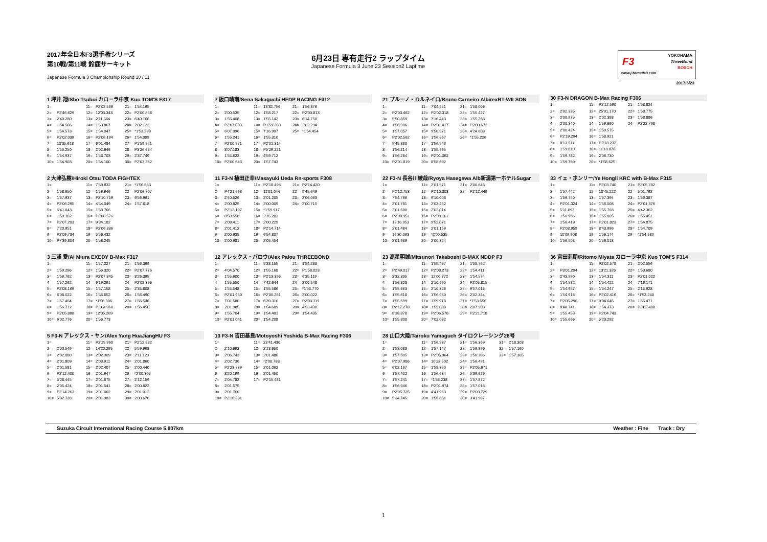2017年全日本F3選手権シリーズ
第10戦/第11戦 鈴鹿サーキット
Japanese Formula 3 Championship Round 10 / 11
6月23日 専有走行2 ラップタイム
Japanese Formula 3 June 23 Session2 Laptime
F3
www.j-formula3.com
YOKOHAMA
ThreeBond
BOSCH
2017/6/23
| 1 坪井 翔/Sho Tsuboi カローラ中京 Kuo TOM'S F317 | | | | | |
| --- | --- | --- | --- | --- | --- |
| 1= | | 11= | P2'02.569 | 21= | 1'54.165 |
| 2= | P2'46.629 | 12= | 12'03.343 | 22= | P2'00.858 |
| 3= | 2'40.280 | 13= | 2'11.564 | 23= | 6'40.166 |
| 4= | 1'54.566 | 14= | 1'53.867 | 24= | 2'02.122 |
| 5= | 1'54.573 | 15= | 1'54.047 | 25= | *1'53.298 |
| 6= | P2'02.039 | 16= | P2'06.194 | 26= | 1'54.099 |
| 7= | 10'35.618 | 17= | 6'01.484 | 27= | P1'59.521 |
| 8= | 1'55.250 | 18= | 2'02.646 | 28= | P3'26.654 |
| 9= | 1'54.937 | 19= | 1'53.703 | 29= | 2'37.749 |
| 10= | 1'54.903 | 20= | 1'54.100 | 30= | P2'03.362 |
| 7 阪口晴南/Sena Sakaguchi HFDP RACING F312 | | | | | |
| --- | --- | --- | --- | --- | --- |
| 1= | | 11= | 13'32.756 | 21= | 1'56.376 |
| 2= | 2'00.535 | 12= | 1'58.217 | 22= | P2'00.813 |
| 3= | 1'55.408 | 13= | 1'55.142 | 23= | 6'14.750 |
| 4= | P2'07.883 | 14= | P1'59.280 | 24= | 2'02.294 |
| 5= | 6'07.096 | 15= | 7'16.997 | 25= | *1'54.454 |
| 6= | 1'55.241 | 16= | 1'55.310 | | |
| 7= | P2'00.571 | 17= | P2'01.314 | | |
| 8= | 8'07.183 | 18= | P5'29.221 | | |
| 9= | 1'55.622 | 19= | 4'59.712 | | |
| 10= | P2'00.643 | 20= | 1'57.743 | | |
| 21 ブルーノ・カルネイロ/Bruno Carneiro AlbirexRT-WILSON | | | | | |
| --- | --- | --- | --- | --- | --- |
| 1= | | 11= | 7'04.551 | 21= | 1'58.006 |
| 2= | P2'03.462 | 12= | P2'02.318 | 22= | 1'55.427 |
| 3= | 5'50.859 | 13= | 7'16.443 | 23= | 1'55.268 |
| 4= | 1'56.996 | 14= | P2'01.417 | 24= | P2'00.672 |
| 5= | 1'57.057 | 15= | 9'50.971 | 25= | 4'24.608 |
| 6= | P2'02.562 | 16= | 1'56.867 | 26= | *1'55.226 |
| 7= | 5'45.380 | 17= | 1'56.543 | | |
| 8= | 1'56.214 | 18= | 1'55.965 | | |
| 9= | 1'56.284 | 19= | P2'01.062 | | |
| 10= | P2'01.819 | 20= | 8'58.692 | | |
| 30 F3-N DRAGON B-Max Racing F306 | | | | | |
| --- | --- | --- | --- | --- | --- |
| 1= | | 11= | P2'12.590 | 21= | 1'58.824 |
| 2= | 2'02.335 | 12= | 25'01.170 | 22= | 1'58.775 |
| 3= | 2'00.975 | 13= | 2'02.388 | 23= | 1'58.886 |
| 4= | 2'00.340 | 14= | 1'59.690 | 24= | P2'22.768 |
| 5= | 2'00.424 | 15= | 1'59.575 | | |
| 6= | P2'19.294 | 16= | 1'58.921 | | |
| 7= | 8'13.511 | 17= | P2'18.232 | | |
| 8= | 1'59.610 | 18= | 11'10.878 | | |
| 9= | 1'59.782 | 19= | 2'06.730 | | |
| 10= | 1'59.769 | 20= | *1'58.625 | | |
| 2 大津弘樹/Hiroki Otsu TODA FIGHTEX | | | | | |
| --- | --- | --- | --- | --- | --- |
| 1= | | 11= | 7'59.832 | 21= | *1'56.633 |
| 2= | 1'58.650 | 12= | 1'59.946 | 22= | P2'06.707 |
| 3= | 1'57.937 | 13= | P2'10.759 | 23= | 6'56.961 |
| 4= | P2'06.295 | 14= | 4'54.049 | 24= | 1'57.618 |
| 5= | 6'41.043 | 15= | 1'58.766 | | |
| 6= | 1'59.162 | 16= | P2'08.576 | | |
| 7= | P2'07.203 | 17= | 9'34.182 | | |
| 8= | 7'20.951 | 18= | P2'06.336 | | |
| 9= | P2'09.734 | 19= | 5'56.432 | | |
| 10= | P7'39.804 | 20= | 1'58.245 | | |
| 11 F3-N 植田正幸/Masayuki Ueda Rn-sports F308 | | | | | |
| --- | --- | --- | --- | --- | --- |
| 1= | | 11= | P2'18.498 | 21= | P2'14.420 |
| 2= | P4'21.663 | 12= | 11'01.044 | 22= | 9'45.649 |
| 3= | 2'40.526 | 13= | 2'01.205 | 23= | 2'06.063 |
| 4= | 2'00.825 | 14= | 2'00.009 | 24= | 2'00.715 |
| 5= | P2'12.197 | 15= | *1'59.917 | | |
| 6= | 8'58.558 | 16= | 2'16.201 | | |
| 7= | 2'08.411 | 17= | 2'00.229 | | |
| 8= | 2'01.412 | 18= | P2'14.714 | | |
| 9= | 2'00.935 | 19= | 6'54.807 | | |
| 10= | 2'00.981 | 20= | 2'05.454 | | |
| 22 F3-N 長谷川綾哉/Ryoya Hasegawa Alb新潟第一ホテルSugar | | | | | |
| --- | --- | --- | --- | --- | --- |
| 1= | | 11= | 2'01.571 | 21= | 2'00.646 |
| 2= | P2'12.753 | 12= | P2'10.303 | 22= | P2'12.449 |
| 3= | 7'54.766 | 13= | 9'10.003 | | |
| 4= | 2'01.781 | 14= | 2'03.452 | | |
| 5= | 2'01.680 | 15= | 2'02.014 | | |
| 6= | P2'08.951 | 16= | P2'08.161 | | |
| 7= | 13'16.953 | 17= | 9'52.071 | | |
| 8= | 2'01.484 | 18= | 2'01.159 | | |
| 9= | 16'30.093 | 19= | *2'00.535 | | |
| 10= | 2'01.989 | 20= | 2'00.824 | | |
| 33 イェ・ホンリー/Ye Hongli KRC with B-Max F315 | | | | | |
| --- | --- | --- | --- | --- | --- |
| 1= | | 11= | P2'03.740 | 21= | P2'05.792 |
| 2= | 1'57.442 | 12= | 10'45.222 | 22= | 5'01.792 |
| 3= | 1'56.740 | 13= | 1'57.394 | 23= | 1'56.387 |
| 4= | P2'01.324 | 14= | 1'56.008 | 24= | P2'01.376 |
| 5= | 5'11.893 | 15= | 1'55.768 | 25= | 4'42.362 |
| 6= | 1'56.966 | 16= | 1'55.805 | 26= | 1'55.451 |
| 7= | 1'56.419 | 17= | P2'01.823 | 27= | 1'54.875 |
| 8= | P2'03.959 | 18= | 8'43.996 | 28= | 1'54.709 |
| 9= | 10'09.908 | 19= | 1'56.174 | 29= | *1'54.580 |
| 10= | 1'56.503 | 20= | 1'56.018 | | |
| 3 三浦 愛/Ai Miura EXEDY B-Max F317 | | | | | |
| --- | --- | --- | --- | --- | --- |
| 1= | | 11= | 1'57.227 | 21= | 1'56.399 |
| 2= | 1'59.296 | 12= | 1'56.320 | 22= | P2'07.776 |
| 3= | 1'59.762 | 13= | P2'07.845 | 23= | 8'26.395 |
| 4= | 1'57.262 | 14= | 9'19.291 | 24= | P2'08.396 |
| 5= | P2'08.169 | 15= | 1'57.158 | 25= | 2'35.808 |
| 6= | 6'08.022 | 16= | 1'56.652 | 26= | 1'56.490 |
| 7= | 1'57.464 | 17= | *1'56.306 | 27= | 1'56.546 |
| 8= | 1'56.712 | 18= | P2'04.968 | 28= | 1'56.450 |
| 9= | P2'05.888 | 19= | 12'05.269 | | |
| 10= | 6'02.776 | 20= | 1'56.773 | | |
| 12 アレックス・パロウ/Alex Palou THREEBOND | | | | | |
| --- | --- | --- | --- | --- | --- |
| 1= | | 11= | 5'33.155 | 21= | 1'54.288 |
| 2= | 4'04.570 | 12= | 1'55.168 | 22= | P1'58.023 |
| 3= | 1'55.600 | 13= | P2'13.396 | 23= | 6'35.119 |
| 4= | 1'55.550 | 14= | 7'42.644 | 24= | 2'00.548 |
| 5= | 1'55.548 | 15= | 1'55.586 | 25= | *1'53.770 |
| 6= | P2'01.960 | 16= | P2'00.261 | 26= | 2'00.022 |
| 7= | 7'01.580 | 17= | 6'39.316 | 27= | P2'00.119 |
| 8= | 2'01.985 | 18= | 1'54.689 | 28= | 4'53.430 |
| 9= | 1'55.704 | 19= | 1'54.401 | 29= | 1'54.435 |
| 10= | P2'01.041 | 20= | 1'54.208 | | |
| 23 高星明誠/Mitsunori Takaboshi B-MAX NDDP F3 | | | | | |
| --- | --- | --- | --- | --- | --- |
| 1= | | 11= | 1'55.467 | 21= | 1'58.762 |
| 2= | P2'49.017 | 12= | P2'08.273 | 22= | 1'54.411 |
| 3= | 2'32.305 | 13= | 12'00.772 | 23= | 1'54.574 |
| 4= | 1'56.823 | 14= | 2'10.990 | 24= | P2'05.815 |
| 5= | 1'55.663 | 15= | 2'10.826 | 25= | 9'57.016 |
| 6= | 1'55.618 | 16= | 1'56.950 | 26= | 2'02.344 |
| 7= | 1'55.599 | 17= | 1'59.918 | 27= | *1'53.556 |
| 8= | P2'17.278 | 18= | 1'55.008 | 28= | 2'07.908 |
| 9= | 8'38.878 | 19= | P2'06.576 | 29= | P2'21.718 |
| 10= | 1'55.800 | 20= | 7'02.082 | | |
| 36 宮田莉朋/Ritomo Miyata カローラ中京 Kuo TOM'S F314 | | | | | |
| --- | --- | --- | --- | --- | --- |
| 1= | | 11= | P2'02.578 | 21= | 2'02.556 |
| 2= | P3'01.294 | 12= | 13'21.326 | 22= | 1'53.680 |
| 3= | 2'43.990 | 13= | 1'54.311 | 23= | P2'01.022 |
| 4= | 1'54.582 | 14= | 1'54.422 | 24= | 7'16.171 |
| 5= | 1'54.957 | 15= | 1'54.247 | 25= | 2'15.928 |
| 6= | 1'54.916 | 16= | P2'02.416 | 26= | *1'53.240 |
| 7= | P2'05.296 | 17= | 9'04.646 | 27= | 1'55.471 |
| 8= | 8'48.741 | 18= | 1'54.373 | 28= | P2'02.498 |
| 9= | 1'55.453 | 19= | P2'04.743 | | |
| 10= | 1'55.666 | 20= | 5'23.292 | | |
| 5 F3-N アレックス・ヤン/Alex Yang HuaJiangHU F3 | | | | | |
| --- | --- | --- | --- | --- | --- |
| 1= | | 11= | P2'15.960 | 21= | P2'12.882 |
| 2= | 2'03.549 | 12= | 14'20.295 | 22= | 5'59.968 |
| 3= | 2'02.080 | 13= | 2'02.909 | 23= | 2'11.120 |
| 4= | 2'01.809 | 14= | 2'03.911 | 24= | 2'01.860 |
| 5= | 2'01.581 | 15= | 2'02.407 | 25= | 2'00.440 |
| 6= | P2'12.400 | 16= | 2'01.947 | 26= | *2'00.305 |
| 7= | 5'28.445 | 17= | 2'01.675 | 27= | 2'12.159 |
| 8= | 2'05.424 | 18= | 2'01.541 | 28= | 2'00.822 |
| 9= | P2'14.263 | 19= | 2'01.002 | 29= | 2'01.012 |
| 10= | 5'02.728 | 20= | 2'01.983 | 30= | 2'00.676 |
| 13 F3-N 吉田基良/Motoyoshi Yoshida B-Max Racing F306 | | | | | |
| --- | --- | --- | --- | --- | --- |
| 1= | | 11= | 22'41.430 | | |
| 2= | 2'10.692 | 12= | 2'13.650 | | |
| 3= | 2'06.743 | 13= | 2'01.486 | | |
| 4= | 2'02.736 | 14= | *2'00.788 | | |
| 5= | P2'23.739 | 15= | 2'01.062 | | |
| 6= | 8'20.199 | 16= | 2'01.450 | | |
| 7= | 2'04.782 | 17= | P2'15.481 | | |
| 8= | 2'01.575 | | | | |
| 9= | 2'01.760 | | | | |
| 10= | P2'16.281 | | | | |
| 28 山口大陸/Tairoku Yamaguch タイロクレーシング28号 | | | | | | | |
| --- | --- | --- | --- | --- | --- | --- | --- |
| 1= | | 11= | 1'56.987 | 21= | 1'56.369 | 31= | 2'18.303 |
| 2= | 1'58.083 | 12= | 1'57.147 | 22= | 1'59.896 | 32= | 1'57.160 |
| 3= | 1'57.595 | 13= | P2'05.964 | 23= | 1'56.386 | 33= | 1'57.365 |
| 4= | P2'07.986 | 14= | 10'23.502 | 24= | 1'56.491 | | |
| 5= | 6'02.167 | 15= | 1'58.850 | 25= | P2'05.671 | | |
| 6= | 1'57.402 | 16= | 1'56.634 | 26= | 5'39.626 | | |
| 7= | 1'57.241 | 17= | *1'56.238 | 27= | 1'57.872 | | |
| 8= | 1'56.946 | 18= | P2'01.974 | 28= | 1'57.016 | | |
| 9= | P2'05.725 | 19= | 4'41.963 | 29= | P2'03.729 | | |
| 10= | 5'34.745 | 20= | 1'56.651 | 30= | 3'41.987 | | |
Suzuka Circuit International Racing Course 5.807km Weather : Fine Track : Dry
1